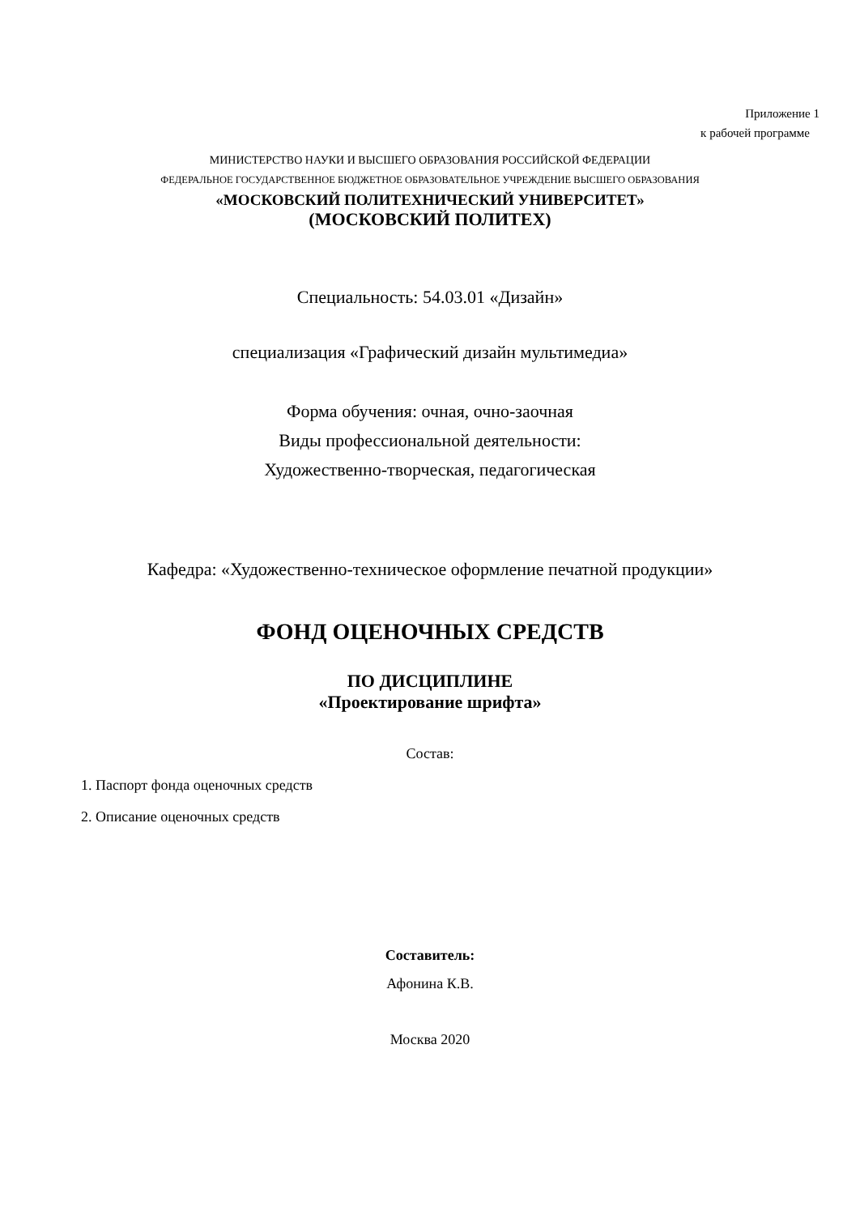Приложение 1
к рабочей программе
МИНИСТЕРСТВО НАУКИ И ВЫСШЕГО ОБРАЗОВАНИЯ РОССИЙСКОЙ ФЕДЕРАЦИИ
ФЕДЕРАЛЬНОЕ ГОСУДАРСТВЕННОЕ БЮДЖЕТНОЕ ОБРАЗОВАТЕЛЬНОЕ УЧРЕЖДЕНИЕ ВЫСШЕГО ОБРАЗОВАНИЯ
«МОСКОВСКИЙ ПОЛИТЕХНИЧЕСКИЙ УНИВЕРСИТЕТ»
(МОСКОВСКИЙ ПОЛИТЕХ)
Специальность: 54.03.01 «Дизайн»
специализация «Графический дизайн мультимедиа»
Форма обучения: очная, очно-заочная
Виды профессиональной деятельности:
Художественно-творческая, педагогическая
Кафедра: «Художественно-техническое оформление печатной продукции»
ФОНД ОЦЕНОЧНЫХ СРЕДСТВ
ПО ДИСЦИПЛИНЕ
«Проектирование шрифта»
Состав:
1. Паспорт фонда оценочных средств
2. Описание оценочных средств
Составитель:
Афонина К.В.
Москва 2020